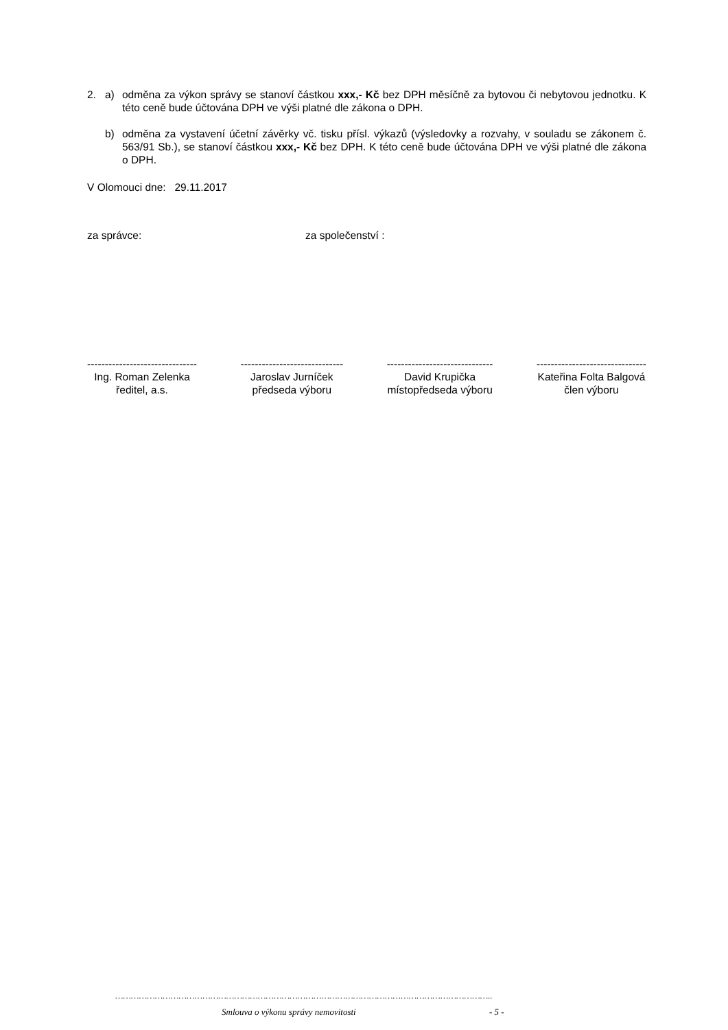2. a) odměna za výkon správy se stanoví částkou xxx,- Kč bez DPH měsíčně za bytovou či nebytovou jednotku. K této ceně bude účtována DPH ve výši platné dle zákona o DPH.
b) odměna za vystavení účetní závěrky vč. tisku přísl. výkazů (výsledovky a rozvahy, v souladu se zákonem č. 563/91 Sb.), se stanoví částkou xxx,- Kč bez DPH. K této ceně bude účtována DPH ve výši platné dle zákona o DPH.
V Olomouci dne: 29.11.2017
za správce: za společenství :
-------------------------------
Ing. Roman Zelenka
ředitel, a.s.
-----------------------------
Jaroslav Jurníček
předseda výboru
------------------------------
David Krupička
místopředseda výboru
-------------------------------
Kateřina Folta Balgová
člen výboru
……………………………………………………………………………………………………………………………..
Smlouva o výkonu správy nemovitosti - 5 -